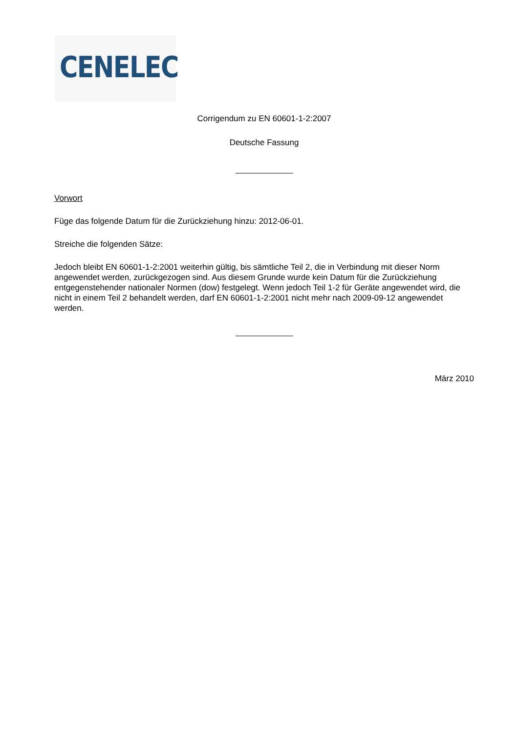CENELEC
Corrigendum zu EN 60601-1-2:2007
Deutsche Fassung
Vorwort
Füge das folgende Datum für die Zurückziehung hinzu: 2012-06-01.
Streiche die folgenden Sätze:
Jedoch bleibt EN 60601-1-2:2001 weiterhin gültig, bis sämtliche Teil 2, die in Verbindung mit dieser Norm angewendet werden, zurückgezogen sind. Aus diesem Grunde wurde kein Datum für die Zurückziehung entgegenstehender nationaler Normen (dow) festgelegt. Wenn jedoch Teil 1-2 für Geräte angewendet wird, die nicht in einem Teil 2 behandelt werden, darf EN 60601-1-2:2001 nicht mehr nach 2009-09-12 angewendet werden.
März 2010